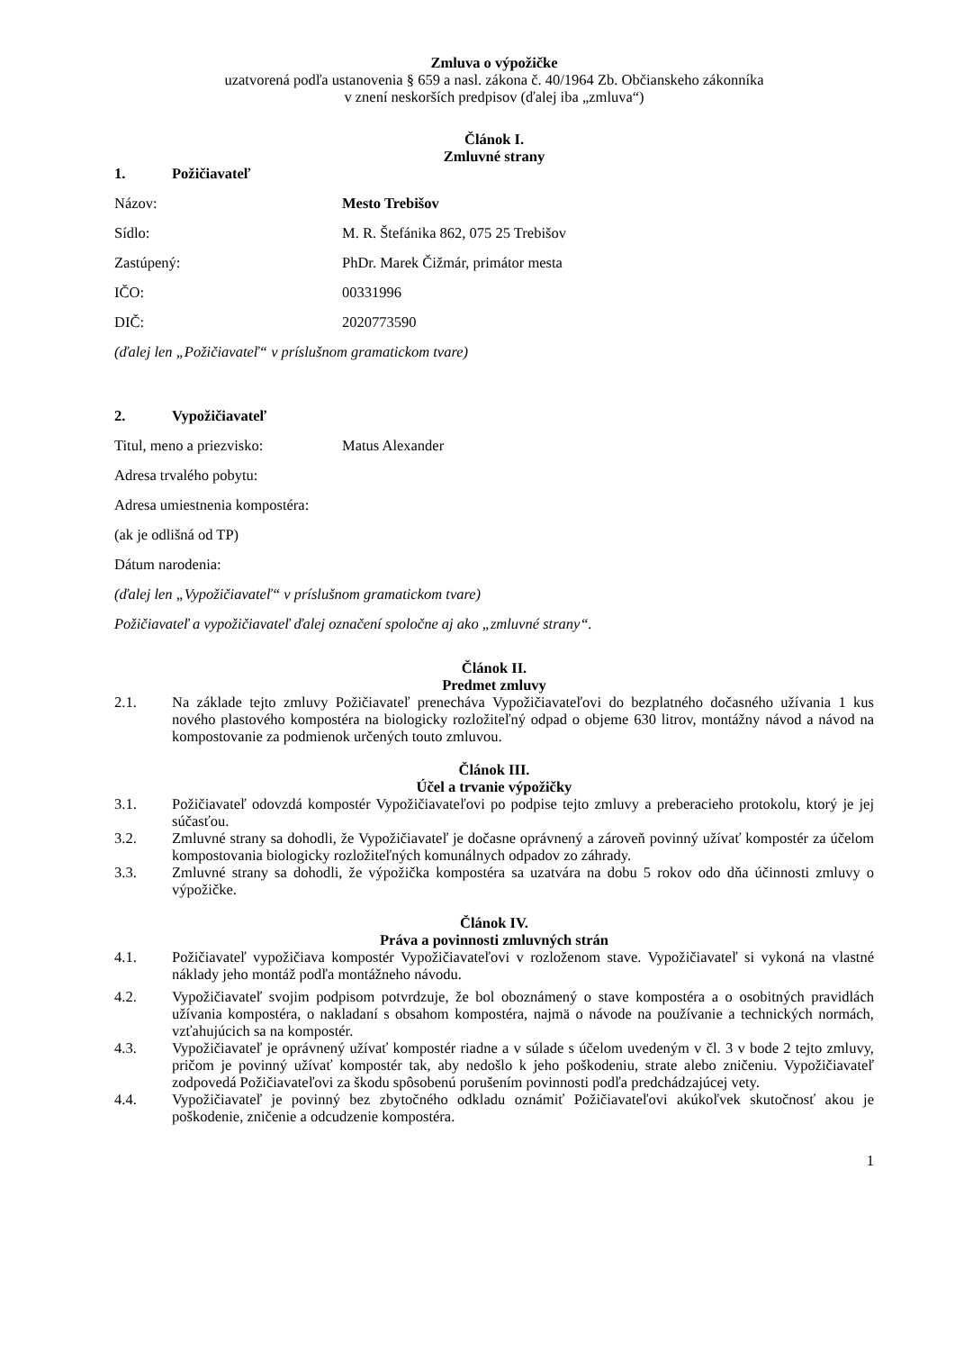Zmluva o výpožičke
uzatvorená podľa ustanovenia § 659 a nasl. zákona č. 40/1964 Zb. Občianskeho zákonníka
v znení neskorších predpisov (ďalej iba „zmluva“)
Článok I.
Zmluvné strany
1. Požičiavateľ
Názov: Mesto Trebišov
Sídlo: M. R. Štefánika 862, 075 25 Trebišov
Zastúpený: PhDr. Marek Čižmár, primátor mesta
IČO: 00331996
DIČ: 2020773590
(ďalej len „Požičiavateľ“ v príslušnom gramatickom tvare)
2. Vypožičiavateľ
Titul, meno a priezvisko: Matus Alexander
Adresa trvalého pobytu:
Adresa umiestnenia kompostéra:
(ak je odlišná od TP)
Dátum narodenia:
(ďalej len „Vypožičiavateľ“ v príslušnom gramatickom tvare)
Požičiavateľ a vypožičiavateľ ďalej označení spoločne aj ako „zmluvné strany“.
Článok II.
Predmet zmluvy
2.1. Na základe tejto zmluvy Požičiavateľ prenecháva Vypožičiavateľovi do bezplatného dočasného užívania 1 kus nového plastového kompostéra na biologicky rozložiteľný odpad o objeme 630 litrov, montážny návod a návod na kompostovanie za podmienok určených touto zmluvou.
Článok III.
Účel a trvanie výpožičky
3.1. Požičiavateľ odovzdá kompostér Vypožičiavateľovi po podpise tejto zmluvy a preberacieho protokolu, ktorý je jej súčasťou.
3.2. Zmluvné strany sa dohodli, že Vypožičiavateľ je dočasne oprávnený a zároveň povinný užívať kompostér za účelom kompostovania biologicky rozložiteľných komunálnych odpadov zo záhrady.
3.3. Zmluvné strany sa dohodli, že výpožička kompostéra sa uzatvára na dobu 5 rokov odo dňa účinnosti zmluvy o výpožičke.
Článok IV.
Práva a povinnosti zmluvných strán
4.1. Požičiavateľ vypožičiava kompostér Vypožičiavateľovi v rozloženom stave. Vypožičiavateľ si vykoná na vlastné náklady jeho montáž podľa montážneho návodu.
4.2. Vypožičiavateľ svojim podpisom potvrdzuje, že bol oboznámený o stave kompostéra a o osobitných pravidlách užívania kompostéra, o nakladaní s obsahom kompostéra, najmä o návode na používanie a technických normách, vzťahujúcich sa na kompostér.
4.3. Vypožičiavateľ je oprávnený užívať kompostér riadne a v súlade s účelom uvedeným v čl. 3 v bode 2 tejto zmluvy, pričom je povinný užívať kompostér tak, aby nedošlo k jeho poškodeniu, strate alebo zničeniu. Vypožičiavateľ zodpovedá Požičiavateľovi za škodu spôsobenú porušením povinnosti podľa predchádzajúcej vety.
4.4. Vypožičiavateľ je povinný bez zbytočného odkladu oznámiť Požičiavateľovi akúkoľvek skutočnosť akou je poškodenie, zničenie a odcudzenie kompostéra.
1